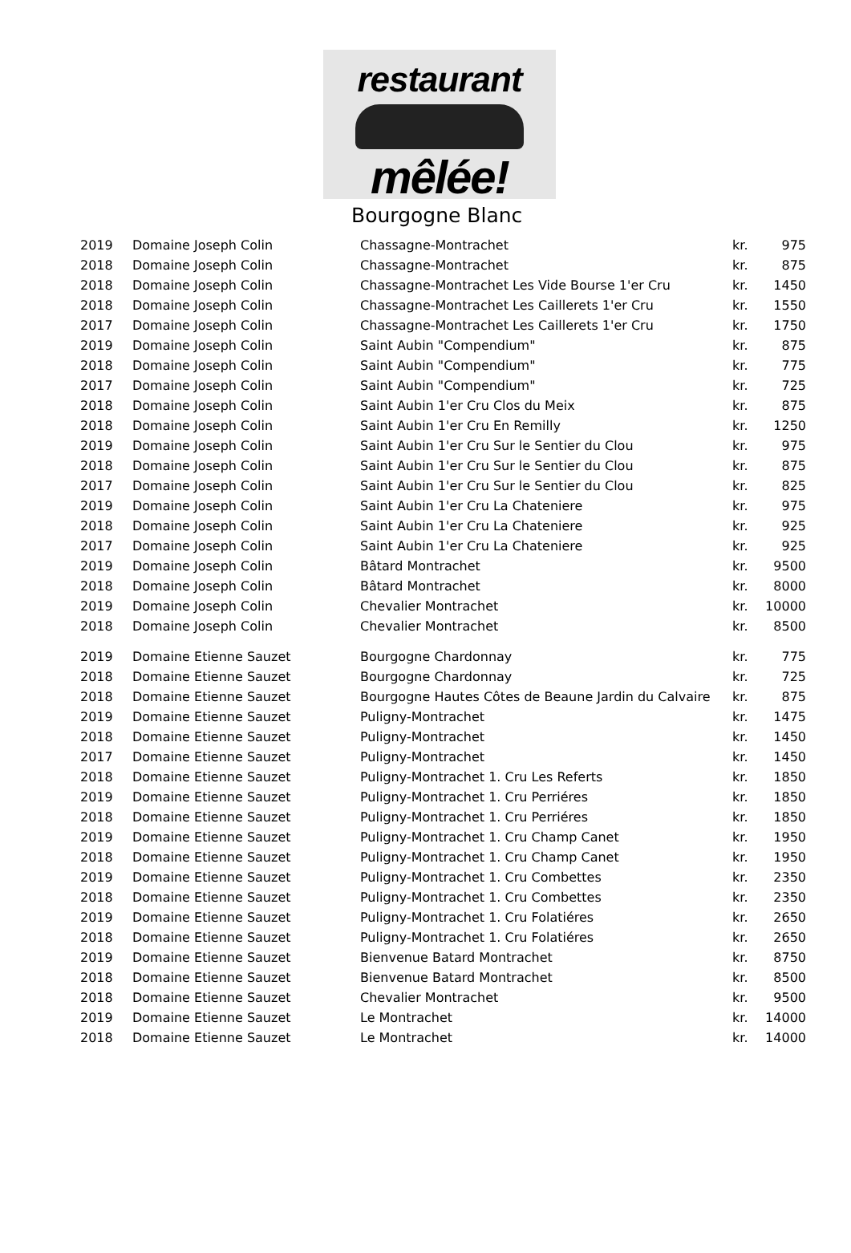restaurant
mêlée!
Bourgogne Blanc
| 2019 | Domaine Joseph Colin | Chassagne-Montrachet | kr. | 975 |
| 2018 | Domaine Joseph Colin | Chassagne-Montrachet | kr. | 875 |
| 2018 | Domaine Joseph Colin | Chassagne-Montrachet Les Vide Bourse 1'er Cru | kr. | 1450 |
| 2018 | Domaine Joseph Colin | Chassagne-Montrachet Les Caillerets 1'er Cru | kr. | 1550 |
| 2017 | Domaine Joseph Colin | Chassagne-Montrachet Les Caillerets 1'er Cru | kr. | 1750 |
| 2019 | Domaine Joseph Colin | Saint Aubin "Compendium" | kr. | 875 |
| 2018 | Domaine Joseph Colin | Saint Aubin "Compendium" | kr. | 775 |
| 2017 | Domaine Joseph Colin | Saint Aubin "Compendium" | kr. | 725 |
| 2018 | Domaine Joseph Colin | Saint Aubin 1'er Cru Clos du Meix | kr. | 875 |
| 2018 | Domaine Joseph Colin | Saint Aubin 1'er Cru En Remilly | kr. | 1250 |
| 2019 | Domaine Joseph Colin | Saint Aubin 1'er Cru Sur le Sentier du Clou | kr. | 975 |
| 2018 | Domaine Joseph Colin | Saint Aubin 1'er Cru Sur le Sentier du Clou | kr. | 875 |
| 2017 | Domaine Joseph Colin | Saint Aubin 1'er Cru Sur le Sentier du Clou | kr. | 825 |
| 2019 | Domaine Joseph Colin | Saint Aubin 1'er Cru La Chateniere | kr. | 975 |
| 2018 | Domaine Joseph Colin | Saint Aubin 1'er Cru La Chateniere | kr. | 925 |
| 2017 | Domaine Joseph Colin | Saint Aubin 1'er Cru La Chateniere | kr. | 925 |
| 2019 | Domaine Joseph Colin | Bâtard Montrachet | kr. | 9500 |
| 2018 | Domaine Joseph Colin | Bâtard Montrachet | kr. | 8000 |
| 2019 | Domaine Joseph Colin | Chevalier Montrachet | kr. | 10000 |
| 2018 | Domaine Joseph Colin | Chevalier Montrachet | kr. | 8500 |
| 2019 | Domaine Etienne Sauzet | Bourgogne Chardonnay | kr. | 775 |
| 2018 | Domaine Etienne Sauzet | Bourgogne Chardonnay | kr. | 725 |
| 2018 | Domaine Etienne Sauzet | Bourgogne Hautes Côtes de Beaune Jardin du Calvaire | kr. | 875 |
| 2019 | Domaine Etienne Sauzet | Puligny-Montrachet | kr. | 1475 |
| 2018 | Domaine Etienne Sauzet | Puligny-Montrachet | kr. | 1450 |
| 2017 | Domaine Etienne Sauzet | Puligny-Montrachet | kr. | 1450 |
| 2018 | Domaine Etienne Sauzet | Puligny-Montrachet 1. Cru Les Referts | kr. | 1850 |
| 2019 | Domaine Etienne Sauzet | Puligny-Montrachet 1. Cru Perriéres | kr. | 1850 |
| 2018 | Domaine Etienne Sauzet | Puligny-Montrachet 1. Cru Perriéres | kr. | 1850 |
| 2019 | Domaine Etienne Sauzet | Puligny-Montrachet 1. Cru Champ Canet | kr. | 1950 |
| 2018 | Domaine Etienne Sauzet | Puligny-Montrachet 1. Cru Champ Canet | kr. | 1950 |
| 2019 | Domaine Etienne Sauzet | Puligny-Montrachet 1. Cru Combettes | kr. | 2350 |
| 2018 | Domaine Etienne Sauzet | Puligny-Montrachet 1. Cru Combettes | kr. | 2350 |
| 2019 | Domaine Etienne Sauzet | Puligny-Montrachet 1. Cru Folatiéres | kr. | 2650 |
| 2018 | Domaine Etienne Sauzet | Puligny-Montrachet 1. Cru Folatiéres | kr. | 2650 |
| 2019 | Domaine Etienne Sauzet | Bienvenue Batard Montrachet | kr. | 8750 |
| 2018 | Domaine Etienne Sauzet | Bienvenue Batard Montrachet | kr. | 8500 |
| 2018 | Domaine Etienne Sauzet | Chevalier Montrachet | kr. | 9500 |
| 2019 | Domaine Etienne Sauzet | Le Montrachet | kr. | 14000 |
| 2018 | Domaine Etienne Sauzet | Le Montrachet | kr. | 14000 |